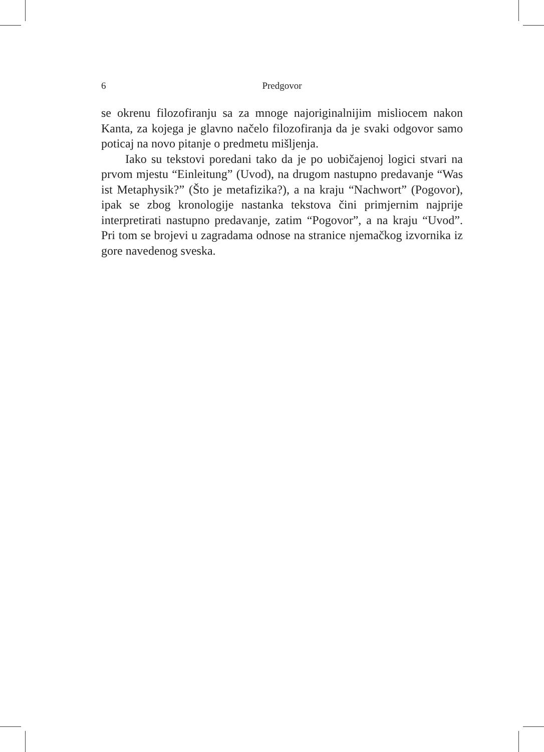6 Predgovor
se okrenu filozofiranju sa za mnoge najoriginalnijim misliocem nakon Kanta, za kojega je glavno načelo filozofiranja da je svaki odgovor samo poticaj na novo pitanje o predmetu mišljenja.
Iako su tekstovi poredani tako da je po uobičajenoj logici stvari na prvom mjestu “Einleitung” (Uvod), na drugom nastupno predavanje “Was ist Metaphysik?” (Što je metafizika?), a na kraju “Nachwort” (Pogovor), ipak se zbog kronologije nastanka tekstova čini primjernim najprije interpretirati nastupno predavanje, zatim “Pogovor”, a na kraju “Uvod”. Pri tom se brojevi u zagradama odnose na stranice njemačkog izvornika iz gore navedenog sveska.